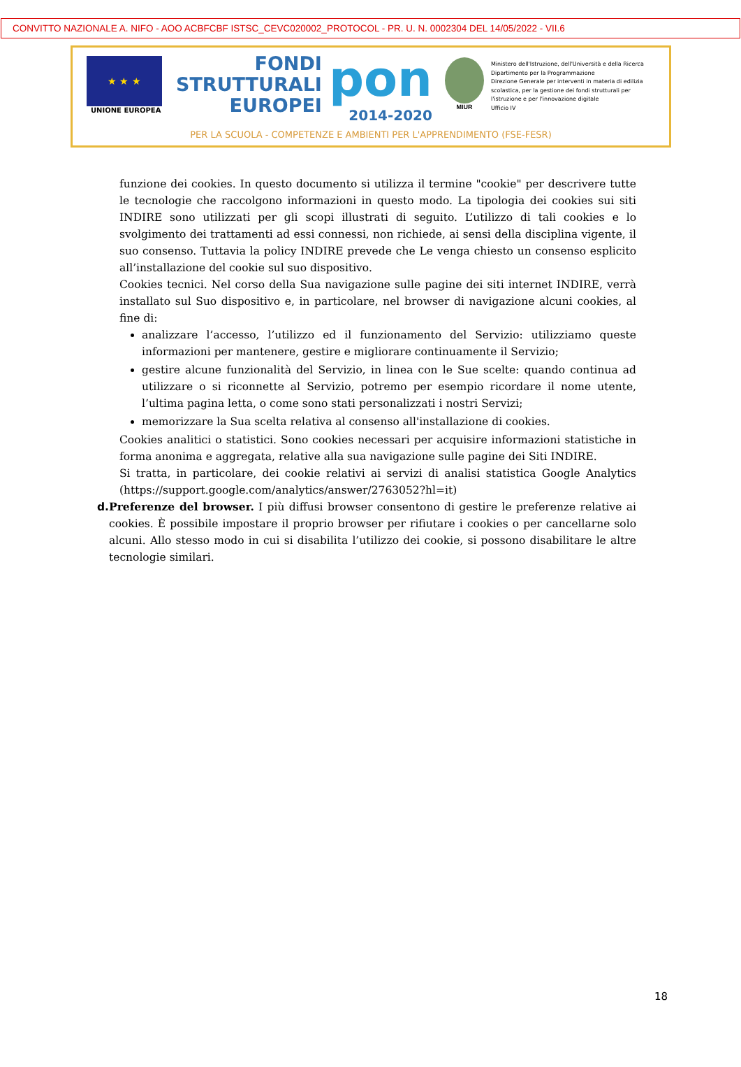CONVITTO NAZIONALE A. NIFO - AOO ACBFCBF ISTSC_CEVC020002_PROTOCOL - PR. U. N. 0002304 DEL 14/05/2022 - VII.6
★ ★ ★
UNIONE EUROPEA
FONDI
STRUTTURALI
EUROPEI
pon
2014-2020
MIUR
Ministero dell'Istruzione, dell'Università e della Ricerca
Dipartimento per la Programmazione
Direzione Generale per interventi in materia di edilizia scolastica, per la gestione dei fondi strutturali per l'istruzione e per l'innovazione digitale
Ufficio IV
PER LA SCUOLA - COMPETENZE E AMBIENTI PER L'APPRENDIMENTO (FSE-FESR)
funzione dei cookies. In questo documento si utilizza il termine "cookie" per descrivere tutte le tecnologie che raccolgono informazioni in questo modo. La tipologia dei cookies sui siti INDIRE sono utilizzati per gli scopi illustrati di seguito. L’utilizzo di tali cookies e lo svolgimento dei trattamenti ad essi connessi, non richiede, ai sensi della disciplina vigente, il suo consenso. Tuttavia la policy INDIRE prevede che Le venga chiesto un consenso esplicito all’installazione del cookie sul suo dispositivo.
Cookies tecnici. Nel corso della Sua navigazione sulle pagine dei siti internet INDIRE, verrà installato sul Suo dispositivo e, in particolare, nel browser di navigazione alcuni cookies, al fine di:
analizzare l’accesso, l’utilizzo ed il funzionamento del Servizio: utilizziamo queste informazioni per mantenere, gestire e migliorare continuamente il Servizio;
gestire alcune funzionalità del Servizio, in linea con le Sue scelte: quando continua ad utilizzare o si riconnette al Servizio, potremo per esempio ricordare il nome utente, l’ultima pagina letta, o come sono stati personalizzati i nostri Servizi;
memorizzare la Sua scelta relativa al consenso all'installazione di cookies.
Cookies analitici o statistici. Sono cookies necessari per acquisire informazioni statistiche in forma anonima e aggregata, relative alla sua navigazione sulle pagine dei Siti INDIRE.
Si tratta, in particolare, dei cookie relativi ai servizi di analisi statistica Google Analytics (https://support.google.com/analytics/answer/2763052?hl=it)
d. Preferenze del browser. I più diffusi browser consentono di gestire le preferenze relative ai cookies. È possibile impostare il proprio browser per rifiutare i cookies o per cancellarne solo alcuni. Allo stesso modo in cui si disabilita l’utilizzo dei cookie, si possono disabilitare le altre tecnologie similari.
18